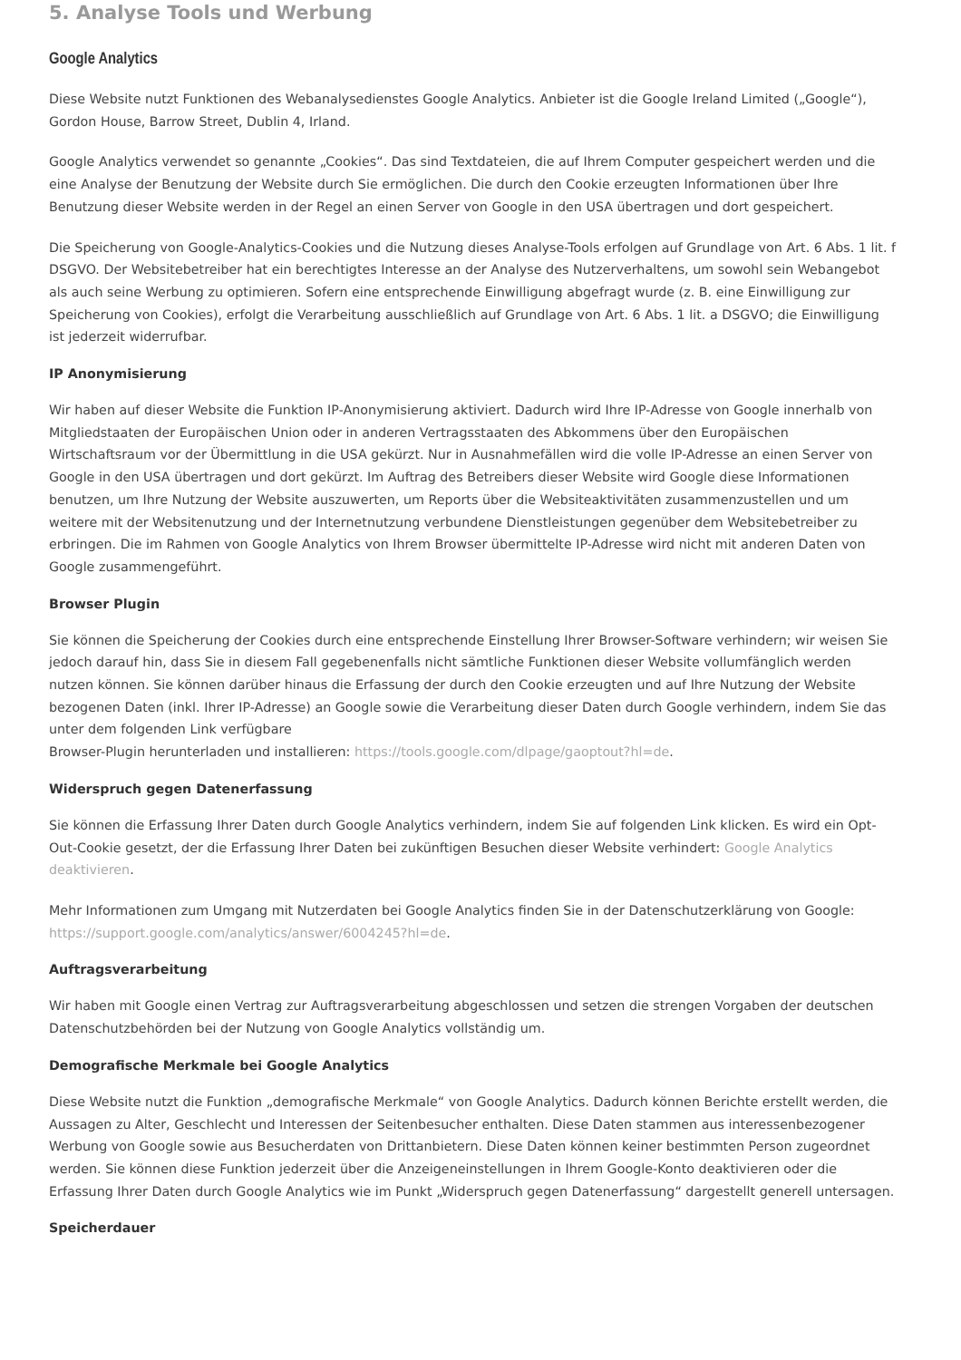5. Analyse Tools und Werbung
Google Analytics
Diese Website nutzt Funktionen des Webanalysedienstes Google Analytics. Anbieter ist die Google Ireland Limited („Google“), Gordon House, Barrow Street, Dublin 4, Irland.
Google Analytics verwendet so genannte „Cookies“. Das sind Textdateien, die auf Ihrem Computer gespeichert werden und die eine Analyse der Benutzung der Website durch Sie ermöglichen. Die durch den Cookie erzeugten Informationen über Ihre Benutzung dieser Website werden in der Regel an einen Server von Google in den USA übertragen und dort gespeichert.
Die Speicherung von Google-Analytics-Cookies und die Nutzung dieses Analyse-Tools erfolgen auf Grundlage von Art. 6 Abs. 1 lit. f DSGVO. Der Websitebetreiber hat ein berechtigtes Interesse an der Analyse des Nutzerverhaltens, um sowohl sein Webangebot als auch seine Werbung zu optimieren. Sofern eine entsprechende Einwilligung abgefragt wurde (z. B. eine Einwilligung zur Speicherung von Cookies), erfolgt die Verarbeitung ausschließlich auf Grundlage von Art. 6 Abs. 1 lit. a DSGVO; die Einwilligung ist jederzeit widerrufbar.
IP Anonymisierung
Wir haben auf dieser Website die Funktion IP-Anonymisierung aktiviert. Dadurch wird Ihre IP-Adresse von Google innerhalb von Mitgliedstaaten der Europäischen Union oder in anderen Vertragsstaaten des Abkommens über den Europäischen Wirtschaftsraum vor der Übermittlung in die USA gekürzt. Nur in Ausnahmefällen wird die volle IP-Adresse an einen Server von Google in den USA übertragen und dort gekürzt. Im Auftrag des Betreibers dieser Website wird Google diese Informationen benutzen, um Ihre Nutzung der Website auszuwerten, um Reports über die Websiteaktivitäten zusammenzustellen und um weitere mit der Websitenutzung und der Internetnutzung verbundene Dienstleistungen gegenüber dem Websitebetreiber zu erbringen. Die im Rahmen von Google Analytics von Ihrem Browser übermittelte IP-Adresse wird nicht mit anderen Daten von Google zusammengeführt.
Browser Plugin
Sie können die Speicherung der Cookies durch eine entsprechende Einstellung Ihrer Browser-Software verhindern; wir weisen Sie jedoch darauf hin, dass Sie in diesem Fall gegebenenfalls nicht sämtliche Funktionen dieser Website vollumfänglich werden nutzen können. Sie können darüber hinaus die Erfassung der durch den Cookie erzeugten und auf Ihre Nutzung der Website bezogenen Daten (inkl. Ihrer IP-Adresse) an Google sowie die Verarbeitung dieser Daten durch Google verhindern, indem Sie das unter dem folgenden Link verfügbare
Browser-Plugin herunterladen und installieren: https://tools.google.com/dlpage/gaoptout?hl=de.
Widerspruch gegen Datenerfassung
Sie können die Erfassung Ihrer Daten durch Google Analytics verhindern, indem Sie auf folgenden Link klicken. Es wird ein Opt-Out-Cookie gesetzt, der die Erfassung Ihrer Daten bei zukünftigen Besuchen dieser Website verhindert: Google Analytics deaktivieren.
Mehr Informationen zum Umgang mit Nutzerdaten bei Google Analytics finden Sie in der Datenschutzerklärung von Google: https://support.google.com/analytics/answer/6004245?hl=de.
Auftragsverarbeitung
Wir haben mit Google einen Vertrag zur Auftragsverarbeitung abgeschlossen und setzen die strengen Vorgaben der deutschen Datenschutzbehörden bei der Nutzung von Google Analytics vollständig um.
Demografische Merkmale bei Google Analytics
Diese Website nutzt die Funktion „demografische Merkmale“ von Google Analytics. Dadurch können Berichte erstellt werden, die Aussagen zu Alter, Geschlecht und Interessen der Seitenbesucher enthalten. Diese Daten stammen aus interessenbezogener Werbung von Google sowie aus Besucherdaten von Drittanbietern. Diese Daten können keiner bestimmten Person zugeordnet werden. Sie können diese Funktion jederzeit über die Anzeigeneinstellungen in Ihrem Google-Konto deaktivieren oder die Erfassung Ihrer Daten durch Google Analytics wie im Punkt „Widerspruch gegen Datenerfassung“ dargestellt generell untersagen.
Speicherdauer